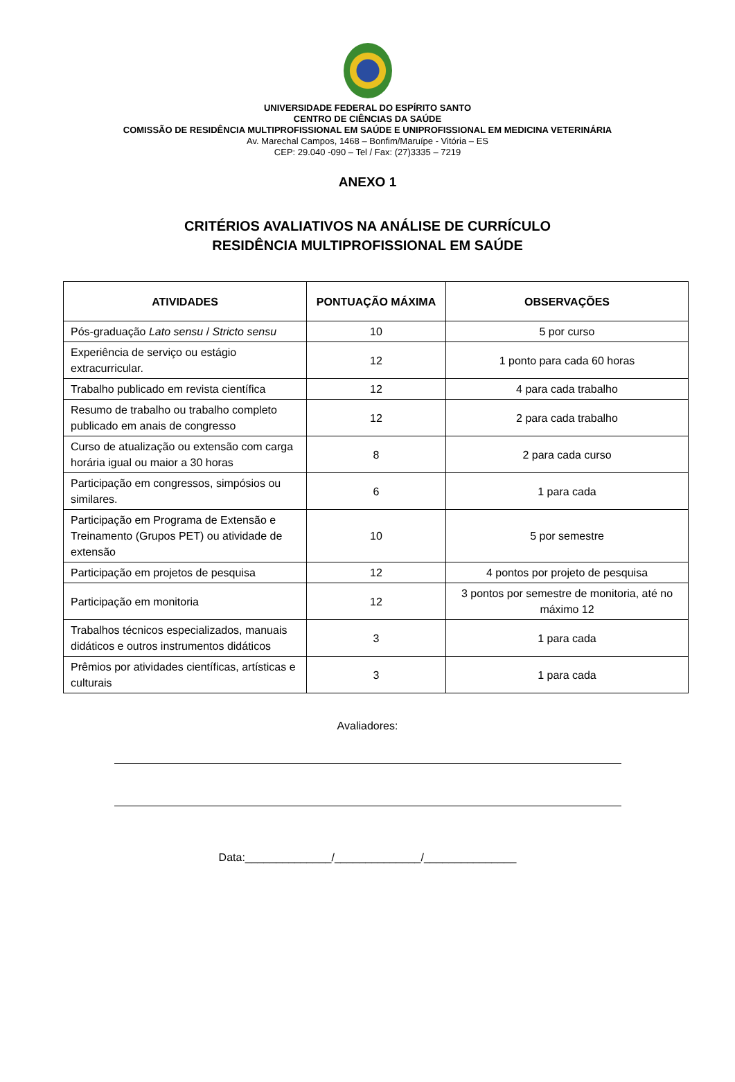UNIVERSIDADE FEDERAL DO ESPÍRITO SANTO
CENTRO DE CIÊNCIAS DA SAÚDE
COMISSÃO DE RESIDÊNCIA MULTIPROFISSIONAL EM SAÚDE E UNIPROFISSIONAL EM MEDICINA VETERINÁRIA
Av. Marechal Campos, 1468 – Bonfim/Maruípe - Vitória – ES
CEP: 29.040 -090 – Tel / Fax: (27)3335 – 7219
ANEXO 1
CRITÉRIOS AVALIATIVOS NA ANÁLISE DE CURRÍCULO
RESIDÊNCIA MULTIPROFISSIONAL EM SAÚDE
| ATIVIDADES | PONTUAÇÃO MÁXIMA | OBSERVAÇÕES |
| --- | --- | --- |
| Pós-graduação Lato sensu / Stricto sensu | 10 | 5 por curso |
| Experiência de serviço ou estágio extracurricular. | 12 | 1 ponto para cada 60 horas |
| Trabalho publicado em revista científica | 12 | 4 para cada trabalho |
| Resumo de trabalho ou trabalho completo publicado em anais de congresso | 12 | 2 para cada trabalho |
| Curso de atualização ou extensão com carga horária igual ou maior a 30 horas | 8 | 2 para cada curso |
| Participação em congressos, simpósios ou similares. | 6 | 1 para cada |
| Participação em Programa de Extensão e Treinamento (Grupos PET) ou atividade de extensão | 10 | 5 por semestre |
| Participação em projetos de pesquisa | 12 | 4 pontos por projeto de pesquisa |
| Participação em monitoria | 12 | 3 pontos por semestre de monitoria, até no máximo 12 |
| Trabalhos técnicos especializados, manuais didáticos e outros instrumentos didáticos | 3 | 1 para cada |
| Prêmios por atividades científicas, artísticas e culturais | 3 | 1 para cada |
Avaliadores:
Data:______________/______________/_______________